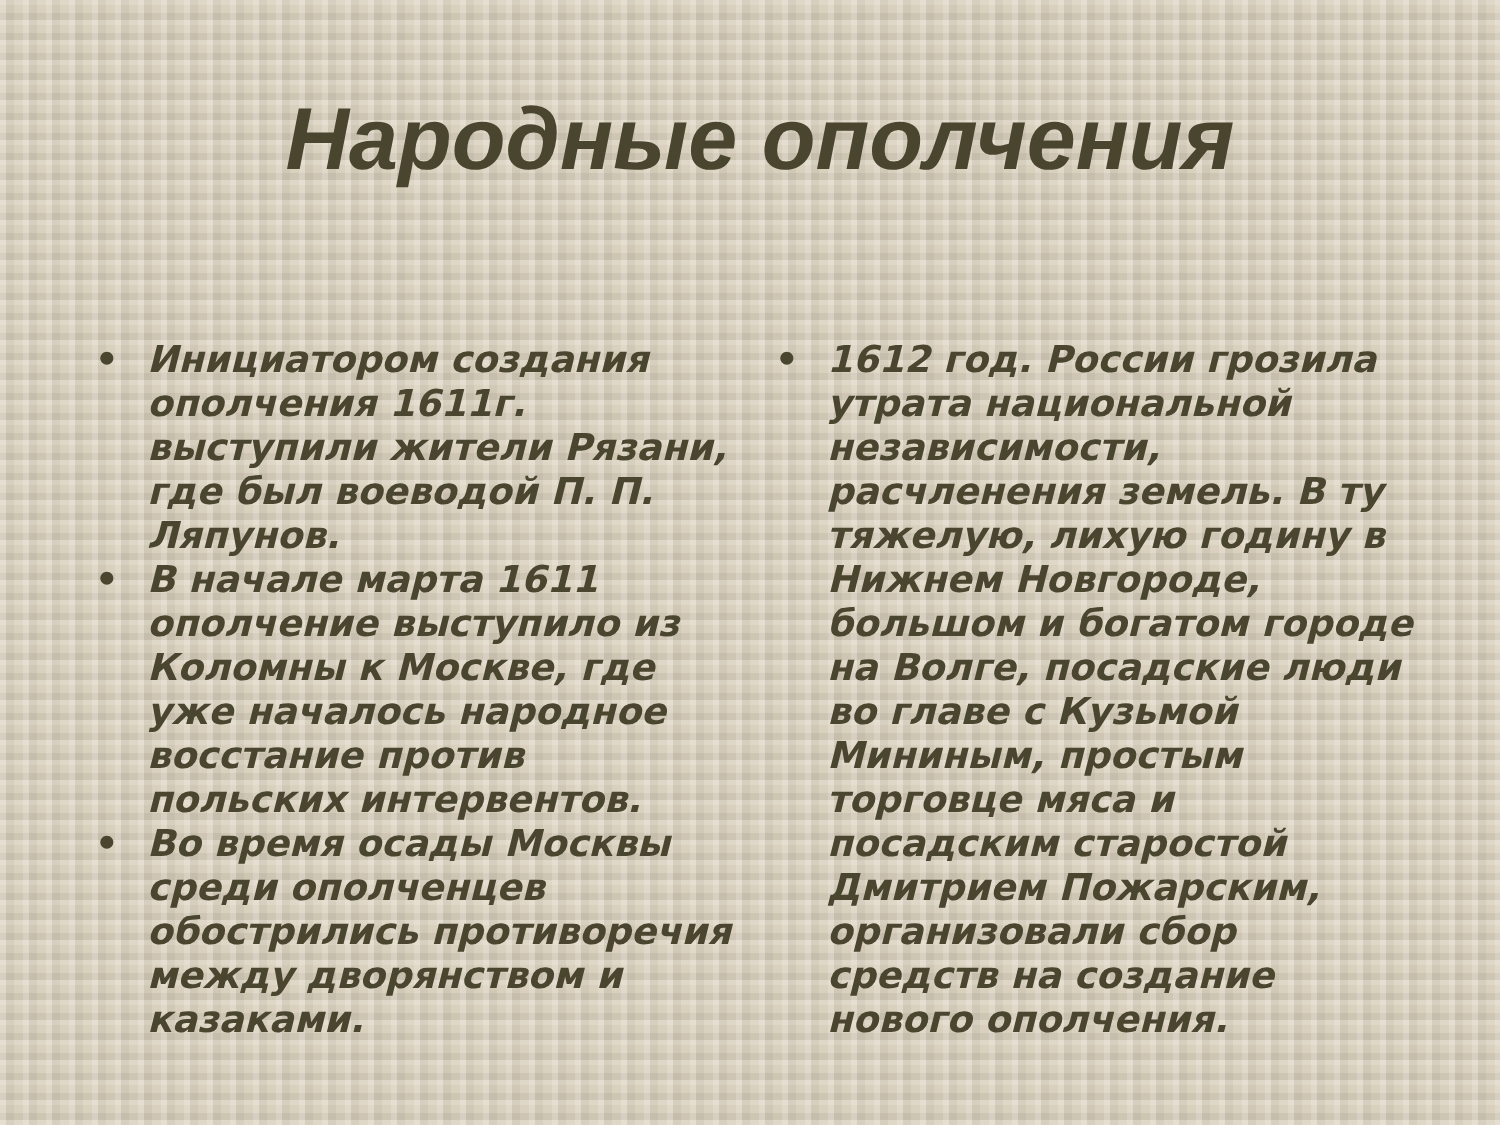Народные ополчения
• Инициатором создания ополчения 1611г. выступили жители Рязани, где был воеводой П. П. Ляпунов.
• В начале марта 1611 ополчение выступило из Коломны к Москве, где уже началось народное восстание против польских интервентов.
• Во время осады Москвы среди ополченцев обострились противоречия между дворянством и казаками.
• 1612 год. России грозила утрата национальной независимости, расчленения земель. В ту тяжелую, лихую годину в Нижнем Новгороде, большом и богатом городе на Волге, посадские люди во главе с Кузьмой Мининым, простым торговце мяса и посадским старостой Дмитрием Пожарским, организовали сбор средств на создание нового ополчения.